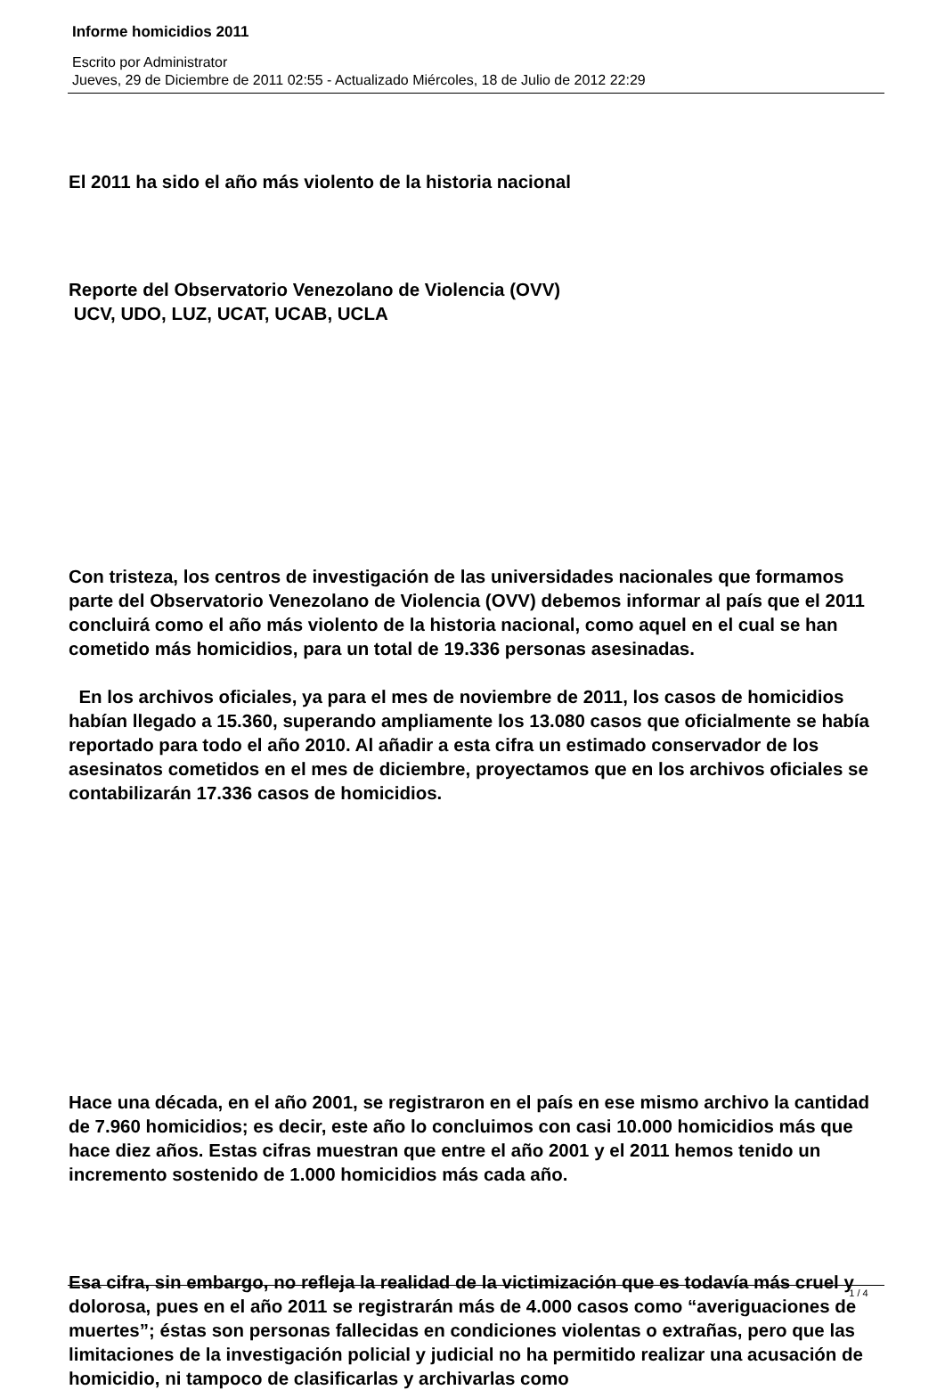Informe homicidios 2011
Escrito por Administrator
Jueves, 29 de Diciembre de 2011 02:55 - Actualizado Miércoles, 18 de Julio de 2012 22:29
El 2011 ha sido el año más violento de la historia nacional
Reporte del Observatorio Venezolano de Violencia (OVV)
UCV, UDO, LUZ, UCAT, UCAB, UCLA
Con tristeza, los centros de investigación de las universidades nacionales que formamos parte del Observatorio Venezolano de Violencia (OVV) debemos informar al país que el 2011 concluirá como el año más violento de la historia nacional, como aquel en el cual se han cometido más homicidios, para un total de 19.336 personas asesinadas.
En los archivos oficiales, ya para el mes de noviembre de 2011, los casos de homicidios habían llegado a 15.360, superando ampliamente los 13.080 casos que oficialmente se había reportado para todo el año 2010. Al añadir a esta cifra un estimado conservador de los asesinatos cometidos en el mes de diciembre, proyectamos que en los archivos oficiales se contabilizarán 17.336 casos de homicidios.
Hace una década, en el año 2001, se registraron en el país en ese mismo archivo la cantidad de 7.960 homicidios; es decir, este año lo concluimos con casi 10.000 homicidios más que hace diez años. Estas cifras muestran que entre el año 2001 y el 2011 hemos tenido un incremento sostenido de 1.000 homicidios más cada año.
Esa cifra, sin embargo, no refleja la realidad de la victimización que es todavía más cruel y dolorosa, pues en el año 2011 se registrarán más de 4.000 casos como “averiguaciones de muertes”; éstas son personas fallecidas en condiciones violentas o extrañas, pero que las limitaciones de la investigación policial y judicial no ha permitido realizar una acusación de homicidio, ni tampoco de clasificarlas y archivarlas como
1 / 4